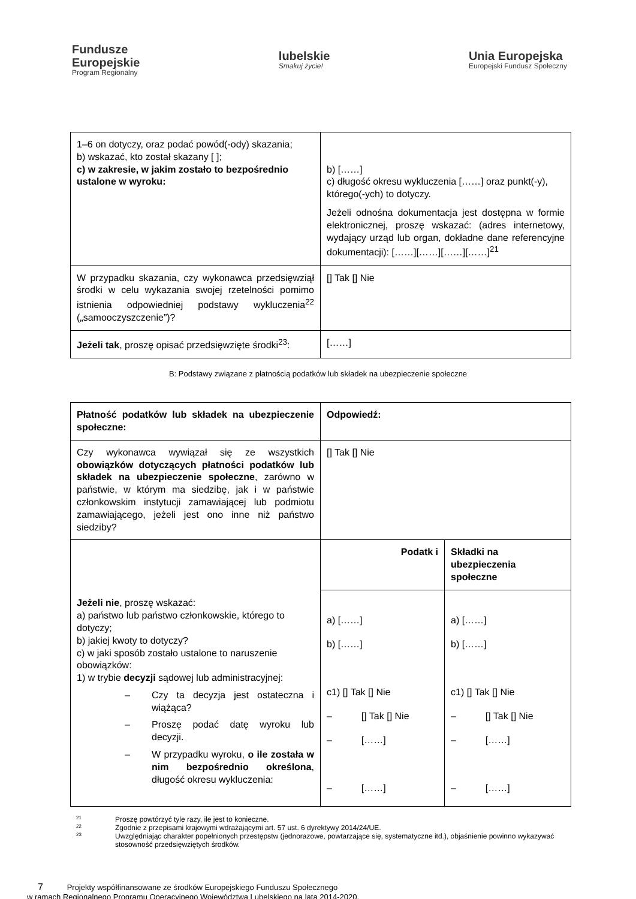Fundusze
Europejskie
Program Regionalny
lubelskie
Smakuj życie!
Unia Europejska
Europejski Fundusz Społeczny
| 1–6 on dotyczy, oraz podać powód(-ody) skazania; b) wskazać, kto został skazany [ ]; c) w zakresie, w jakim zostało to bezpośrednio ustalone w wyroku: | b) [……] c) długość okresu wykluczenia [……] oraz punkt(-y), którego(-ych) to dotyczy. Jeżeli odnośna dokumentacja jest dostępna w formie elektronicznej, proszę wskazać: (adres internetowy, wydający urząd lub organ, dokładne dane referencyjne dokumentacji): [……][……][……][……]<sup>21</sup> |
| W przypadku skazania, czy wykonawca przedsięwziął środki w celu wykazania swojej rzetelności pomimo istnienia odpowiedniej podstawy wykluczenia<sup>22</sup> („samooczyszczenie”)? | [] Tak [] Nie |
| Jeżeli tak , proszę opisać przedsięwzięte środki<sup>23</sup>: | [……] |
B: Podstawy związane z płatnością podatków lub składek na ubezpieczenie społeczne
| Płatność podatków lub składek na ubezpieczenie społeczne: | Odpowiedź: | |
| Czy wykonawca wywiązał się ze wszystkich obowiązków dotyczących płatności podatków lub składek na ubezpieczenie społeczne , zarówno w państwie, w którym ma siedzibę, jak i w państwie członkowskim instytucji zamawiającej lub podmiotu zamawiającego, jeżeli jest ono inne niż państwo siedziby? | [] Tak [] Nie | |
| Jeżeli nie , proszę wskazać: a) państwo lub państwo członkowskie, którego to dotyczy; b) jakiej kwoty to dotyczy? c) w jaki sposób zostało ustalone to naruszenie obowiązków: 1) w trybie decyzji sądowej lub administracyjnej: – Czy ta decyzja jest ostateczna i wiążąca? – Proszę podać datę wyroku lub decyzji. – W przypadku wyroku, o ile została w nim bezpośrednio określona , długość okresu wykluczenia: | Podatk i | Składki na ubezpieczenia społeczne |
| | a) [……] b) [……] c1) [] Tak [] Nie – [] Tak [] Nie – [……] – [……] | a) [……] b) [……] c1) [] Tak [] Nie – [] Tak [] Nie – [……] – [……] |
21 Proszę powtórzyć tyle razy, ile jest to konieczne.
22 Zgodnie z przepisami krajowymi wdrażającymi art. 57 ust. 6 dyrektywy 2014/24/UE.
23 Uwzględniając charakter popełnionych przestępstw (jednorazowe, powtarzające się, systematyczne itd.), objaśnienie powinno wykazywać stosowność przedsięwziętych środków.
7 Projekty współfinansowane ze środków Europejskiego Funduszu Społecznego
w ramach Regionalnego Programu Operacyjnego Województwa Lubelskiego na lata 2014-2020.